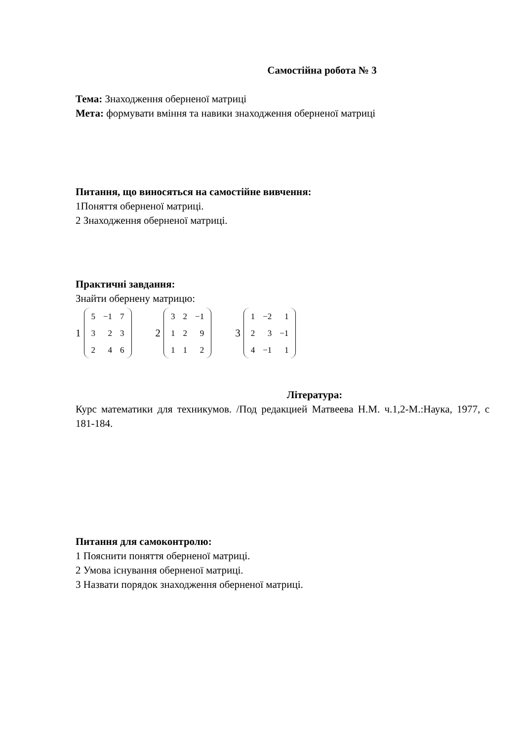Самостійна робота № 3
Тема: Знаходження оберненої матриці
Мета: формувати вміння та навики знаходження оберненої матриці
Питання, що виносяться на самостійне вивчення:
1Поняття оберненої матриці.
2 Знаходження оберненої матриці.
Практичні завдання:
Знайти обернену матрицю:
1
| 5 | −1 | 7 |
| 3 | 2 | 3 |
| 2 | 4 | 6 |
2
| 3 | 2 | −1 |
| 1 | 2 | 9 |
| 1 | 1 | 2 |
3
| 1 | −2 | 1 |
| 2 | 3 | −1 |
| 4 | −1 | 1 |
Література:
Курс математики для техникумов. /Под редакцией Матвеева Н.М. ч.1,2-М.:Наука, 1977, с 181-184.
Питання для самоконтролю:
1 Пояснити поняття оберненої матриці.
2 Умова існування оберненої матриці.
3 Назвати порядок знаходження оберненої матриці.